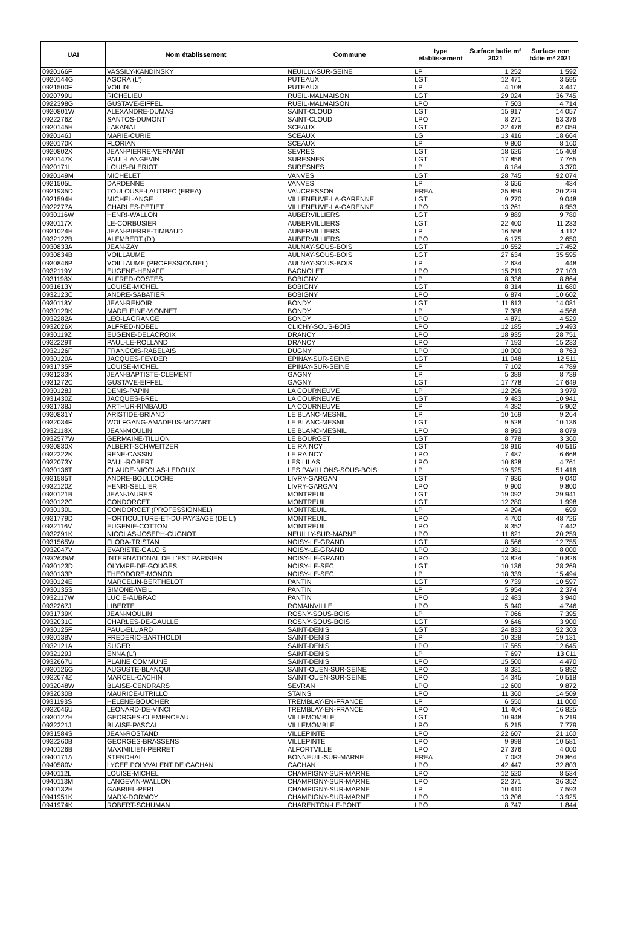| UAI | Nom établissement | Commune | type établissement | Surface batie m² 2021 | Surface non bâtie m² 2021 |
| --- | --- | --- | --- | --- | --- |
| 0920166F | VASSILY-KANDINSKY | NEUILLY-SUR-SEINE | LP | 1 252 | 1 592 |
| 0920144G | AGORA (L') | PUTEAUX | LGT | 12 471 | 3 595 |
| 0921500F | VOILIN | PUTEAUX | LP | 4 108 | 3 447 |
| 0920799U | RICHELIEU | RUEIL-MALMAISON | LGT | 29 024 | 36 745 |
| 0922398G | GUSTAVE-EIFFEL | RUEIL-MALMAISON | LPO | 7 503 | 4 714 |
| 0920801W | ALEXANDRE-DUMAS | SAINT-CLOUD | LGT | 15 917 | 14 057 |
| 0922276Z | SANTOS-DUMONT | SAINT-CLOUD | LPO | 8 271 | 53 376 |
| 0920145H | LAKANAL | SCEAUX | LGT | 32 476 | 62 059 |
| 0920146J | MARIE-CURIE | SCEAUX | LG | 13 416 | 18 664 |
| 0920170K | FLORIAN | SCEAUX | LP | 9 800 | 8 160 |
| 0920802X | JEAN-PIERRE-VERNANT | SEVRES | LGT | 18 626 | 15 408 |
| 0920147K | PAUL-LANGEVIN | SURESNES | LGT | 17 856 | 7 765 |
| 0920171L | LOUIS-BLERIOT | SURESNES | LP | 8 184 | 3 370 |
| 0920149M | MICHELET | VANVES | LGT | 28 745 | 92 074 |
| 0921505L | DARDENNE | VANVES | LP | 3 656 | 434 |
| 0921935D | TOULOUSE-LAUTREC (EREA) | VAUCRESSON | EREA | 35 859 | 20 229 |
| 0921594H | MICHEL-ANGE | VILLENEUVE-LA-GARENNE | LGT | 9 270 | 9 048 |
| 0922277A | CHARLES-PETIET | VILLENEUVE-LA-GARENNE | LPO | 13 261 | 8 953 |
| 0930116W | HENRI-WALLON | AUBERVILLIERS | LGT | 9 889 | 9 780 |
| 0930117X | LE-CORBUSIER | AUBERVILLIERS | LGT | 22 400 | 11 233 |
| 0931024H | JEAN-PIERRE-TIMBAUD | AUBERVILLIERS | LP | 16 558 | 4 112 |
| 0932122B | ALEMBERT (D') | AUBERVILLIERS | LPO | 6 175 | 2 650 |
| 0930833A | JEAN-ZAY | AULNAY-SOUS-BOIS | LGT | 10 552 | 17 452 |
| 0930834B | VOILLAUME | AULNAY-SOUS-BOIS | LGT | 27 634 | 35 595 |
| 0930846P | VOILLAUME (PROFESSIONNEL) | AULNAY-SOUS-BOIS | LP | 2 634 | 448 |
| 0932119Y | EUGENE-HENAFF | BAGNOLET | LPO | 15 219 | 27 103 |
| 0931198X | ALFRED-COSTES | BOBIGNY | LP | 8 336 | 8 864 |
| 0931613Y | LOUISE-MICHEL | BOBIGNY | LGT | 8 314 | 11 680 |
| 0932123C | ANDRE-SABATIER | BOBIGNY | LPO | 6 874 | 10 602 |
| 0930118Y | JEAN-RENOIR | BONDY | LGT | 11 613 | 14 081 |
| 0930129K | MADELEINE-VIONNET | BONDY | LP | 7 388 | 4 566 |
| 0932282A | LEO-LAGRANGE | BONDY | LPO | 4 871 | 4 529 |
| 0932026X | ALFRED-NOBEL | CLICHY-SOUS-BOIS | LPO | 12 185 | 19 493 |
| 0930119Z | EUGENE-DELACROIX | DRANCY | LPO | 18 935 | 28 751 |
| 0932229T | PAUL-LE-ROLLAND | DRANCY | LPO | 7 193 | 15 233 |
| 0932126F | FRANCOIS-RABELAIS | DUGNY | LPO | 10 000 | 8 763 |
| 0930120A | JACQUES-FEYDER | EPINAY-SUR-SEINE | LGT | 11 048 | 12 511 |
| 0931735F | LOUISE-MICHEL | EPINAY-SUR-SEINE | LP | 7 102 | 4 789 |
| 0931233K | JEAN-BAPTISTE-CLEMENT | GAGNY | LP | 5 389 | 8 739 |
| 0931272C | GUSTAVE-EIFFEL | GAGNY | LGT | 17 778 | 17 649 |
| 0930128J | DENIS-PAPIN | LA COURNEUVE | LP | 12 296 | 3 979 |
| 0931430Z | JACQUES-BREL | LA COURNEUVE | LGT | 9 483 | 10 941 |
| 0931738J | ARTHUR-RIMBAUD | LA COURNEUVE | LP | 4 382 | 5 902 |
| 0930831Y | ARISTIDE-BRIAND | LE BLANC-MESNIL | LP | 10 169 | 9 264 |
| 0932034F | WOLFGANG-AMADEUS-MOZART | LE BLANC-MESNIL | LGT | 9 528 | 10 136 |
| 0932118X | JEAN-MOULIN | LE BLANC-MESNIL | LPO | 8 993 | 8 079 |
| 0932577W | GERMAINE-TILLION | LE BOURGET | LGT | 8 778 | 3 360 |
| 0930830X | ALBERT-SCHWEITZER | LE RAINCY | LGT | 18 916 | 40 516 |
| 0932222K | RENE-CASSIN | LE RAINCY | LPO | 7 487 | 6 668 |
| 0932073Y | PAUL-ROBERT | LES LILAS | LPO | 10 628 | 4 761 |
| 0930136T | CLAUDE-NICOLAS-LEDOUX | LES PAVILLONS-SOUS-BOIS | LP | 19 525 | 51 416 |
| 0931585T | ANDRE-BOULLOCHE | LIVRY-GARGAN | LGT | 7 936 | 9 040 |
| 0932120Z | HENRI-SELLIER | LIVRY-GARGAN | LPO | 9 900 | 9 800 |
| 0930121B | JEAN-JAURES | MONTREUIL | LGT | 19 092 | 29 941 |
| 0930122C | CONDORCET | MONTREUIL | LGT | 12 280 | 1 998 |
| 0930130L | CONDORCET (PROFESSIONNEL) | MONTREUIL | LP | 4 294 | 699 |
| 0931779D | HORTICULTURE-ET-DU-PAYSAGE (DE L') | MONTREUIL | LPO | 4 700 | 48 726 |
| 0932116V | EUGENIE-COTTON | MONTREUIL | LPO | 8 352 | 7 442 |
| 0932291K | NICOLAS-JOSEPH-CUGNOT | NEUILLY-SUR-MARNE | LPO | 11 621 | 20 259 |
| 0931565W | FLORA-TRISTAN | NOISY-LE-GRAND | LGT | 8 566 | 12 755 |
| 0932047V | EVARISTE-GALOIS | NOISY-LE-GRAND | LPO | 12 381 | 8 000 |
| 0932638M | INTERNATIONAL DE L'EST PARISIEN | NOISY-LE-GRAND | LPO | 13 824 | 10 826 |
| 0930123D | OLYMPE-DE-GOUGES | NOISY-LE-SEC | LGT | 10 136 | 28 269 |
| 0930133P | THEODORE-MONOD | NOISY-LE-SEC | LP | 18 339 | 15 494 |
| 0930124E | MARCELIN-BERTHELOT | PANTIN | LGT | 9 739 | 10 597 |
| 0930135S | SIMONE-WEIL | PANTIN | LP | 5 954 | 2 374 |
| 0932117W | LUCIE-AUBRAC | PANTIN | LPO | 12 483 | 3 940 |
| 0932267J | LIBERTE | ROMAINVILLE | LPO | 5 940 | 4 746 |
| 0931739K | JEAN-MOULIN | ROSNY-SOUS-BOIS | LP | 7 066 | 7 395 |
| 0932031C | CHARLES-DE-GAULLE | ROSNY-SOUS-BOIS | LGT | 9 646 | 3 900 |
| 0930125F | PAUL-ELUARD | SAINT-DENIS | LGT | 24 833 | 52 303 |
| 0930138V | FREDERIC-BARTHOLDI | SAINT-DENIS | LP | 10 328 | 19 131 |
| 0932121A | SUGER | SAINT-DENIS | LPO | 17 565 | 12 645 |
| 0932129J | ENNA (L') | SAINT-DENIS | LP | 7 697 | 13 011 |
| 0932667U | PLAINE COMMUNE | SAINT-DENIS | LPO | 15 500 | 4 470 |
| 0930126G | AUGUSTE-BLANQUI | SAINT-OUEN-SUR-SEINE | LPO | 8 331 | 5 892 |
| 0932074Z | MARCEL-CACHIN | SAINT-OUEN-SUR-SEINE | LPO | 14 345 | 10 518 |
| 0932048W | BLAISE-CENDRARS | SEVRAN | LPO | 12 600 | 9 872 |
| 0932030B | MAURICE-UTRILLO | STAINS | LPO | 11 360 | 14 509 |
| 0931193S | HELENE-BOUCHER | TREMBLAY-EN-FRANCE | LP | 6 550 | 11 000 |
| 0932046U | LEONARD-DE-VINCI | TREMBLAY-EN-FRANCE | LPO | 11 404 | 16 825 |
| 0930127H | GEORGES-CLEMENCEAU | VILLEMOMBLE | LGT | 10 948 | 5 219 |
| 0932221J | BLAISE-PASCAL | VILLEMOMBLE | LPO | 5 215 | 7 779 |
| 0931584S | JEAN-ROSTAND | VILLEPINTE | LPO | 22 607 | 21 160 |
| 0932260B | GEORGES-BRASSENS | VILLEPINTE | LPO | 9 998 | 10 581 |
| 0940126B | MAXIMILIEN-PERRET | ALFORTVILLE | LPO | 27 376 | 4 000 |
| 0940171A | STENDHAL | BONNEUIL-SUR-MARNE | EREA | 7 083 | 29 864 |
| 0940580V | LYCEE POLYVALENT DE CACHAN | CACHAN | LPO | 42 447 | 32 803 |
| 0940112L | LOUISE-MICHEL | CHAMPIGNY-SUR-MARNE | LPO | 12 520 | 8 534 |
| 0940113M | LANGEVIN-WALLON | CHAMPIGNY-SUR-MARNE | LPO | 22 371 | 36 352 |
| 0940132H | GABRIEL-PERI | CHAMPIGNY-SUR-MARNE | LP | 10 410 | 7 593 |
| 0941951K | MARX-DORMOY | CHAMPIGNY-SUR-MARNE | LPO | 13 206 | 13 925 |
| 0941974K | ROBERT-SCHUMAN | CHARENTON-LE-PONT | LPO | 8 747 | 1 844 |